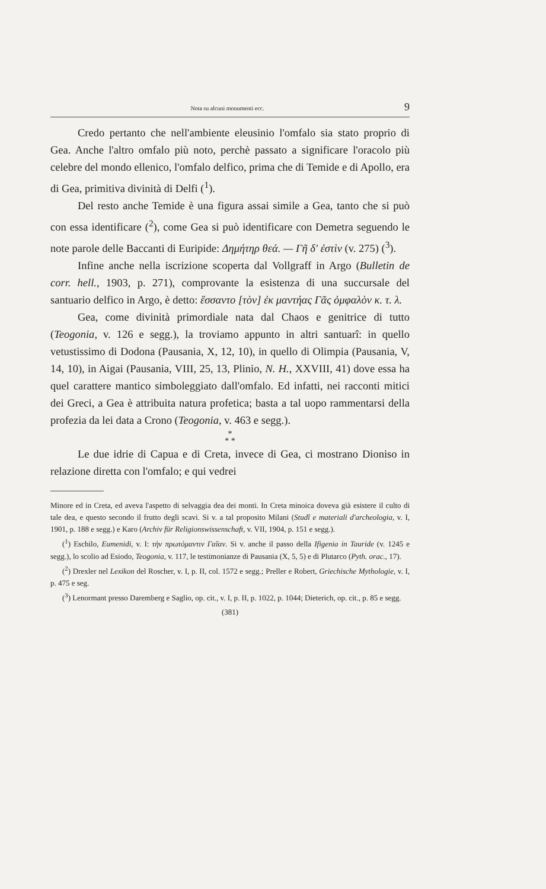Nota su alcuni monumenti ecc. 9
Credo pertanto che nell'ambiente eleusinio l'omfalo sia stato proprio di Gea. Anche l'altro omfalo più noto, perchè passato a significare l'oracolo più celebre del mondo ellenico, l'omfalo delfico, prima che di Temide e di Apollo, era di Gea, primitiva divinità di Delfi (<sup>1</sup>).
Del resto anche Temide è una figura assai simile a Gea, tanto che si può con essa identificare (<sup>2</sup>), come Gea si può identificare con Demetra seguendo le note parole delle Baccanti di Euripide: Δημήτηρ θεά. — Γῆ δ' ἐστὶν (v. 275) (<sup>3</sup>).
Infine anche nella iscrizione scoperta dal Vollgraff in Argo (Bulletin de corr. hell., 1903, p. 271), comprovante la esistenza di una succursale del santuario delfico in Argo, è detto: ἕσσαντο [τὸν] ἐκ μαντήας Γᾶς ὀμφαλὸν κ. τ. λ.
Gea, come divinità primordiale nata dal Chaos e genitrice di tutto (Teogonia, v. 126 e segg.), la troviamo appunto in altri santuarî: in quello vetustissimo di Dodona (Pausania, X, 12, 10), in quello di Olimpia (Pausania, V, 14, 10), in Aigai (Pausania, VIII, 25, 13, Plinio, N. H., XXVIII, 41) dove essa ha quel carattere mantico simboleggiato dall'omfalo. Ed infatti, nei racconti mitici dei Greci, a Gea è attribuita natura profetica; basta a tal uopo rammentarsi della profezia da lei data a Crono (Teogonia, v. 463 e segg.).
*
* *
Le due idrie di Capua e di Creta, invece di Gea, ci mostrano Dioniso in relazione diretta con l'omfalo; e qui vedrei
Minore ed in Creta, ed aveva l'aspetto di selvaggia dea dei monti. In Creta minoica doveva già esistere il culto di tale dea, e questo secondo il frutto degli scavi. Si v. a tal proposito Milani (Studî e materiali d'archeologia, v. I, 1901, p. 188 e segg.) e Karo (Archiv für Religionswissenschaft, v. VII, 1904, p. 151 e segg.).
(<sup>1</sup>) Eschilo, Eumenidi, v. I: τὴν πρωτόμαντιν Γαῖαν. Si v. anche il passo della Ifigenia in Tauride (v. 1245 e segg.), lo scolio ad Esiodo, Teogonia, v. 117, le testimonianze di Pausania (X, 5, 5) e di Plutarco (Pyth. orac., 17).
(<sup>2</sup>) Drexler nel Lexikon del Roscher, v. I, p. II, col. 1572 e segg.; Preller e Robert, Griechische Mythologie, v. I, p. 475 e seg.
(<sup>3</sup>) Lenormant presso Daremberg e Saglio, op. cit., v. I, p. II, p. 1022, p. 1044; Dieterich, op. cit., p. 85 e segg.
(381)